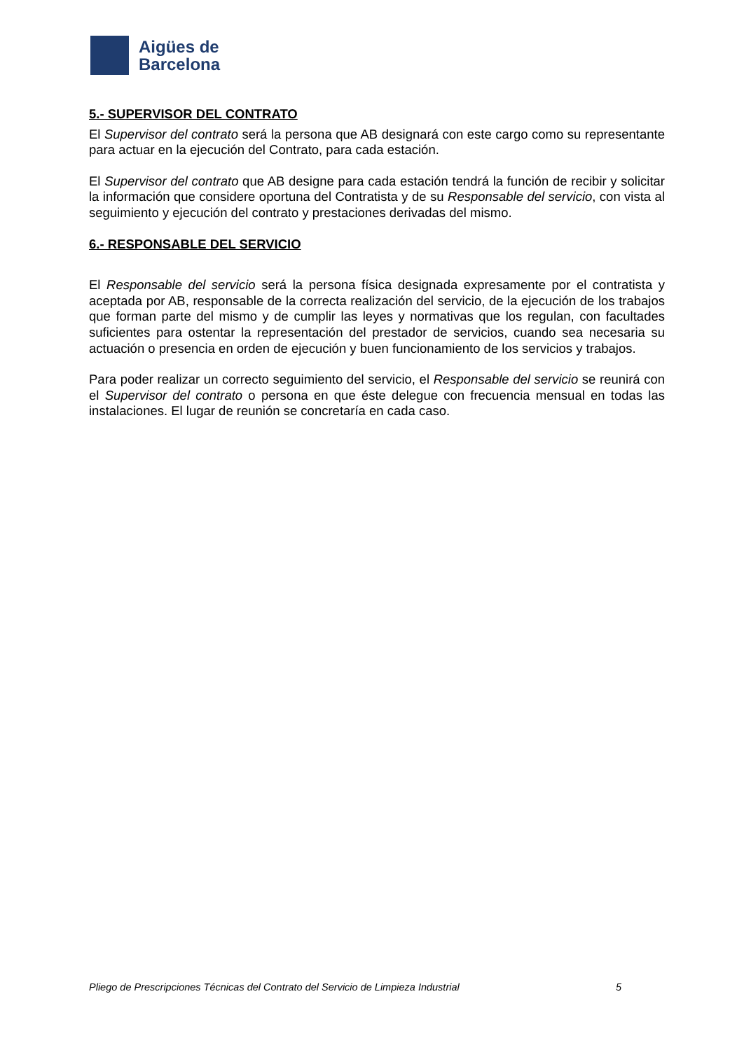Aigües de
Barcelona
5.- SUPERVISOR DEL CONTRATO
El Supervisor del contrato será la persona que AB designará con este cargo como su representante para actuar en la ejecución del Contrato, para cada estación.
El Supervisor del contrato que AB designe para cada estación tendrá la función de recibir y solicitar la información que considere oportuna del Contratista y de su Responsable del servicio, con vista al seguimiento y ejecución del contrato y prestaciones derivadas del mismo.
6.- RESPONSABLE DEL SERVICIO
El Responsable del servicio será la persona física designada expresamente por el contratista y aceptada por AB, responsable de la correcta realización del servicio, de la ejecución de los trabajos que forman parte del mismo y de cumplir las leyes y normativas que los regulan, con facultades suficientes para ostentar la representación del prestador de servicios, cuando sea necesaria su actuación o presencia en orden de ejecución y buen funcionamiento de los servicios y trabajos.
Para poder realizar un correcto seguimiento del servicio, el Responsable del servicio se reunirá con el Supervisor del contrato o persona en que éste delegue con frecuencia mensual en todas las instalaciones. El lugar de reunión se concretaría en cada caso.
Pliego de Prescripciones Técnicas del Contrato del Servicio de Limpieza Industrial 5